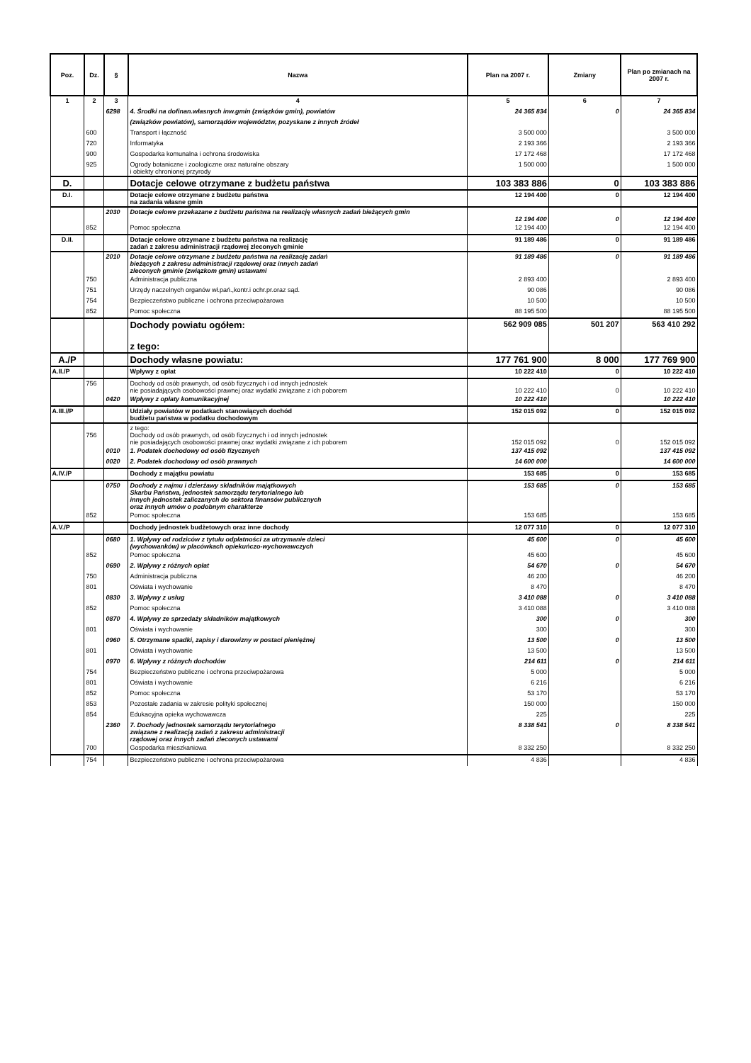| Poz. | Dz. | § | Nazwa | Plan na 2007 r. | Zmiany | Plan po zmianach na 2007 r. |
| --- | --- | --- | --- | --- | --- | --- |
| 1 | 2 | 3 | 4 | 5 | 6 | 7 |
| | | 6298 | 4. Środki na dofinan.własnych inw.gmin (związków gmin), powiatów | 24 365 834 | 0 | 24 365 834 |
| | | | (związków powiatów), samorządów województw, pozyskane z innych źródeł | | | |
| | 600 | | Transport i łączność | 3 500 000 | | 3 500 000 |
| | 720 | | Informatyka | 2 193 366 | | 2 193 366 |
| | 900 | | Gospodarka komunalna i ochrona środowiska | 17 172 468 | | 17 172 468 |
| | 925 | | Ogrody botaniczne i zoologiczne oraz naturalne obszary i obiekty chronionej przyrody | 1 500 000 | | 1 500 000 |
| D. | | | Dotacje celowe otrzymane z budżetu państwa | 103 383 886 | 0 | 103 383 886 |
| D.I. | | | Dotacje celowe otrzymane z budżetu państwa na zadania własne gmin | 12 194 400 | 0 | 12 194 400 |
| | | 2030 | Dotacje celowe przekazane z budżetu państwa na realizację własnych zadań bieżących gmin | 12 194 400 | 0 | 12 194 400 |
| | 852 | | Pomoc społeczna | 12 194 400 | | 12 194 400 |
| D.II. | | | Dotacje celowe otrzymane z budżetu państwa na realizację zadań z zakresu administracji rządowej zleconych gminie | 91 189 486 | 0 | 91 189 486 |
| | | 2010 | Dotacje celowe otrzymane z budżetu państwa na realizację zadań bieżących z zakresu administracji rządowej oraz innych zadań zleconych gminie (związkom gmin) ustawami | 91 189 486 | 0 | 91 189 486 |
| | 750 | | Administracja publiczna | 2 893 400 | | 2 893 400 |
| | 751 | | Urzędy naczelnych organów wł.pań.,kontr.i ochr.pr.oraz sąd. | 90 086 | | 90 086 |
| | 754 | | Bezpieczeństwo publiczne i ochrona przeciwpożarowa | 10 500 | | 10 500 |
| | 852 | | Pomoc społeczna | 88 195 500 | | 88 195 500 |
| | | | Dochody powiatu ogółem: z tego: | 562 909 085 | 501 207 | 563 410 292 |
| A./P | | | Dochody własne powiatu: | 177 761 900 | 8 000 | 177 769 900 |
| A.II./P | | | Wpływy z opłat | 10 222 410 | 0 | 10 222 410 |
| | 756 | | Dochody od osób prawnych, od osób fizycznych i od innych jednostek nie posiadających osobowości prawnej oraz wydatki związane z ich poborem | 10 222 410 | 0 | 10 222 410 |
| | | 0420 | Wpływy z opłaty komunikacyjnej | 10 222 410 | | 10 222 410 |
| A.III.//P | | | Udziały powiatów w podatkach stanowiących dochód budżetu państwa w podatku dochodowym | 152 015 092 | 0 | 152 015 092 |
| | 756 | | z tego: Dochody od osób prawnych, od osób fizycznych i od innych jednostek nie posiadających osobowości prawnej oraz wydatki związane z ich poborem | 152 015 092 | 0 | 152 015 092 |
| | | 0010 | 1. Podatek dochodowy od osób fizycznych | 137 415 092 | | 137 415 092 |
| | | 0020 | 2. Podatek dochodowy od osób prawnych | 14 600 000 | | 14 600 000 |
| A.IV./P | | | Dochody z majątku powiatu | 153 685 | 0 | 153 685 |
| | | 0750 | Dochody z najmu i dzierżawy składników majątkowych Skarbu Państwa, jednostek samorządu terytorialnego lub innych jednostek zaliczanych do sektora finansów publicznych oraz innych umów o podobnym charakterze | 153 685 | 0 | 153 685 |
| | 852 | | Pomoc społeczna | 153 685 | | 153 685 |
| A.V./P | | | Dochody jednostek budżetowych oraz inne dochody | 12 077 310 | 0 | 12 077 310 |
| | | 0680 | 1. Wpływy od rodziców z tytułu odpłatności za utrzymanie dzieci (wychowanków) w placówkach opiekuńczo-wychowawczych | 45 600 | 0 | 45 600 |
| | 852 | | Pomoc społeczna | 45 600 | | 45 600 |
| | | 0690 | 2. Wpływy z różnych opłat | 54 670 | 0 | 54 670 |
| | 750 | | Administracja publiczna | 46 200 | | 46 200 |
| | 801 | | Oświata i wychowanie | 8 470 | | 8 470 |
| | | 0830 | 3. Wpływy z usług | 3 410 088 | 0 | 3 410 088 |
| | 852 | | Pomoc społeczna | 3 410 088 | | 3 410 088 |
| | | 0870 | 4. Wpływy ze sprzedaży składników majątkowych | 300 | 0 | 300 |
| | 801 | | Oświata i wychowanie | 300 | | 300 |
| | | 0960 | 5. Otrzymane spadki, zapisy i darowizny w postaci pieniężnej | 13 500 | 0 | 13 500 |
| | 801 | | Oświata i wychowanie | 13 500 | | 13 500 |
| | | 0970 | 6. Wpływy z różnych dochodów | 214 611 | 0 | 214 611 |
| | 754 | | Bezpieczeństwo publiczne i ochrona przeciwpożarowa | 5 000 | | 5 000 |
| | 801 | | Oświata i wychowanie | 6 216 | | 6 216 |
| | 852 | | Pomoc społeczna | 53 170 | | 53 170 |
| | 853 | | Pozostałe zadania w zakresie polityki społecznej | 150 000 | | 150 000 |
| | 854 | | Edukacyjna opieka wychowawcza | 225 | | 225 |
| | | 2360 | 7. Dochody jednostek samorządu terytorialnego związane z realizacją zadań z zakresu administracji rządowej oraz innych zadań zleconych ustawami | 8 338 541 | 0 | 8 338 541 |
| | 700 | | Gospodarka mieszkaniowa | 8 332 250 | | 8 332 250 |
| | 754 | | Bezpieczeństwo publiczne i ochrona przeciwpożarowa | 4 836 | | 4 836 |